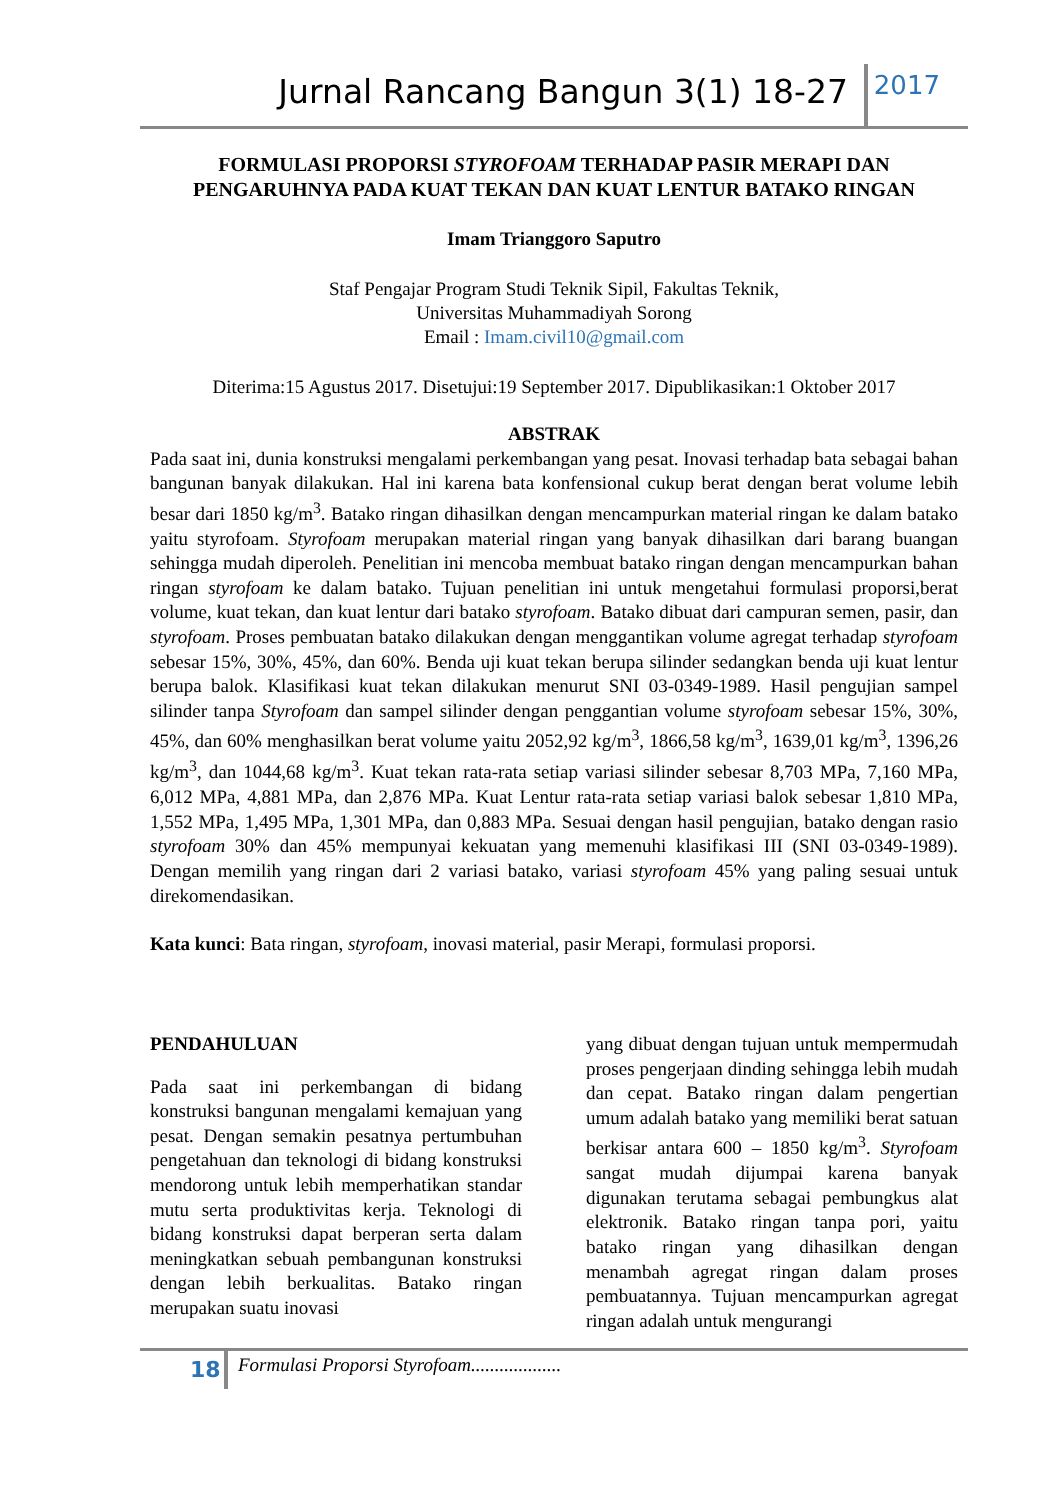Jurnal Rancang Bangun 3(1) 18-27
2017
FORMULASI PROPORSI STYROFOAM TERHADAP PASIR MERAPI DAN
PENGARUHNYA PADA KUAT TEKAN DAN KUAT LENTUR BATAKO RINGAN
Imam Trianggoro Saputro
Staf Pengajar Program Studi Teknik Sipil, Fakultas Teknik,
Universitas Muhammadiyah Sorong
Email : Imam.civil10@gmail.com
Diterima:15 Agustus 2017. Disetujui:19 September 2017. Dipublikasikan:1 Oktober 2017
ABSTRAK
Pada saat ini, dunia konstruksi mengalami perkembangan yang pesat. Inovasi terhadap bata sebagai bahan bangunan banyak dilakukan. Hal ini karena bata konfensional cukup berat dengan berat volume lebih besar dari 1850 kg/m<sup>3</sup>. Batako ringan dihasilkan dengan mencampurkan material ringan ke dalam batako yaitu styrofoam. Styrofoam merupakan material ringan yang banyak dihasilkan dari barang buangan sehingga mudah diperoleh. Penelitian ini mencoba membuat batako ringan dengan mencampurkan bahan ringan styrofoam ke dalam batako. Tujuan penelitian ini untuk mengetahui formulasi proporsi,berat volume, kuat tekan, dan kuat lentur dari batako styrofoam. Batako dibuat dari campuran semen, pasir, dan styrofoam. Proses pembuatan batako dilakukan dengan menggantikan volume agregat terhadap styrofoam sebesar 15%, 30%, 45%, dan 60%. Benda uji kuat tekan berupa silinder sedangkan benda uji kuat lentur berupa balok. Klasifikasi kuat tekan dilakukan menurut SNI 03-0349-1989. Hasil pengujian sampel silinder tanpa Styrofoam dan sampel silinder dengan penggantian volume styrofoam sebesar 15%, 30%, 45%, dan 60% menghasilkan berat volume yaitu 2052,92 kg/m<sup>3</sup>, 1866,58 kg/m<sup>3</sup>, 1639,01 kg/m<sup>3</sup>, 1396,26 kg/m<sup>3</sup>, dan 1044,68 kg/m<sup>3</sup>. Kuat tekan rata-rata setiap variasi silinder sebesar 8,703 MPa, 7,160 MPa, 6,012 MPa, 4,881 MPa, dan 2,876 MPa. Kuat Lentur rata-rata setiap variasi balok sebesar 1,810 MPa, 1,552 MPa, 1,495 MPa, 1,301 MPa, dan 0,883 MPa. Sesuai dengan hasil pengujian, batako dengan rasio styrofoam 30% dan 45% mempunyai kekuatan yang memenuhi klasifikasi III (SNI 03-0349-1989). Dengan memilih yang ringan dari 2 variasi batako, variasi styrofoam 45% yang paling sesuai untuk direkomendasikan.
Kata kunci: Bata ringan, styrofoam, inovasi material, pasir Merapi, formulasi proporsi.
PENDAHULUAN
Pada saat ini perkembangan di bidang konstruksi bangunan mengalami kemajuan yang pesat. Dengan semakin pesatnya pertumbuhan pengetahuan dan teknologi di bidang konstruksi mendorong untuk lebih memperhatikan standar mutu serta produktivitas kerja. Teknologi di bidang konstruksi dapat berperan serta dalam meningkatkan sebuah pembangunan konstruksi dengan lebih berkualitas. Batako ringan merupakan suatu inovasi
yang dibuat dengan tujuan untuk mempermudah proses pengerjaan dinding sehingga lebih mudah dan cepat. Batako ringan dalam pengertian umum adalah batako yang memiliki berat satuan berkisar antara 600 – 1850 kg/m<sup>3</sup>. Styrofoam sangat mudah dijumpai karena banyak digunakan terutama sebagai pembungkus alat elektronik. Batako ringan tanpa pori, yaitu batako ringan yang dihasilkan dengan menambah agregat ringan dalam proses pembuatannya. Tujuan mencampurkan agregat ringan adalah untuk mengurangi
18
Formulasi Proporsi Styrofoam...................